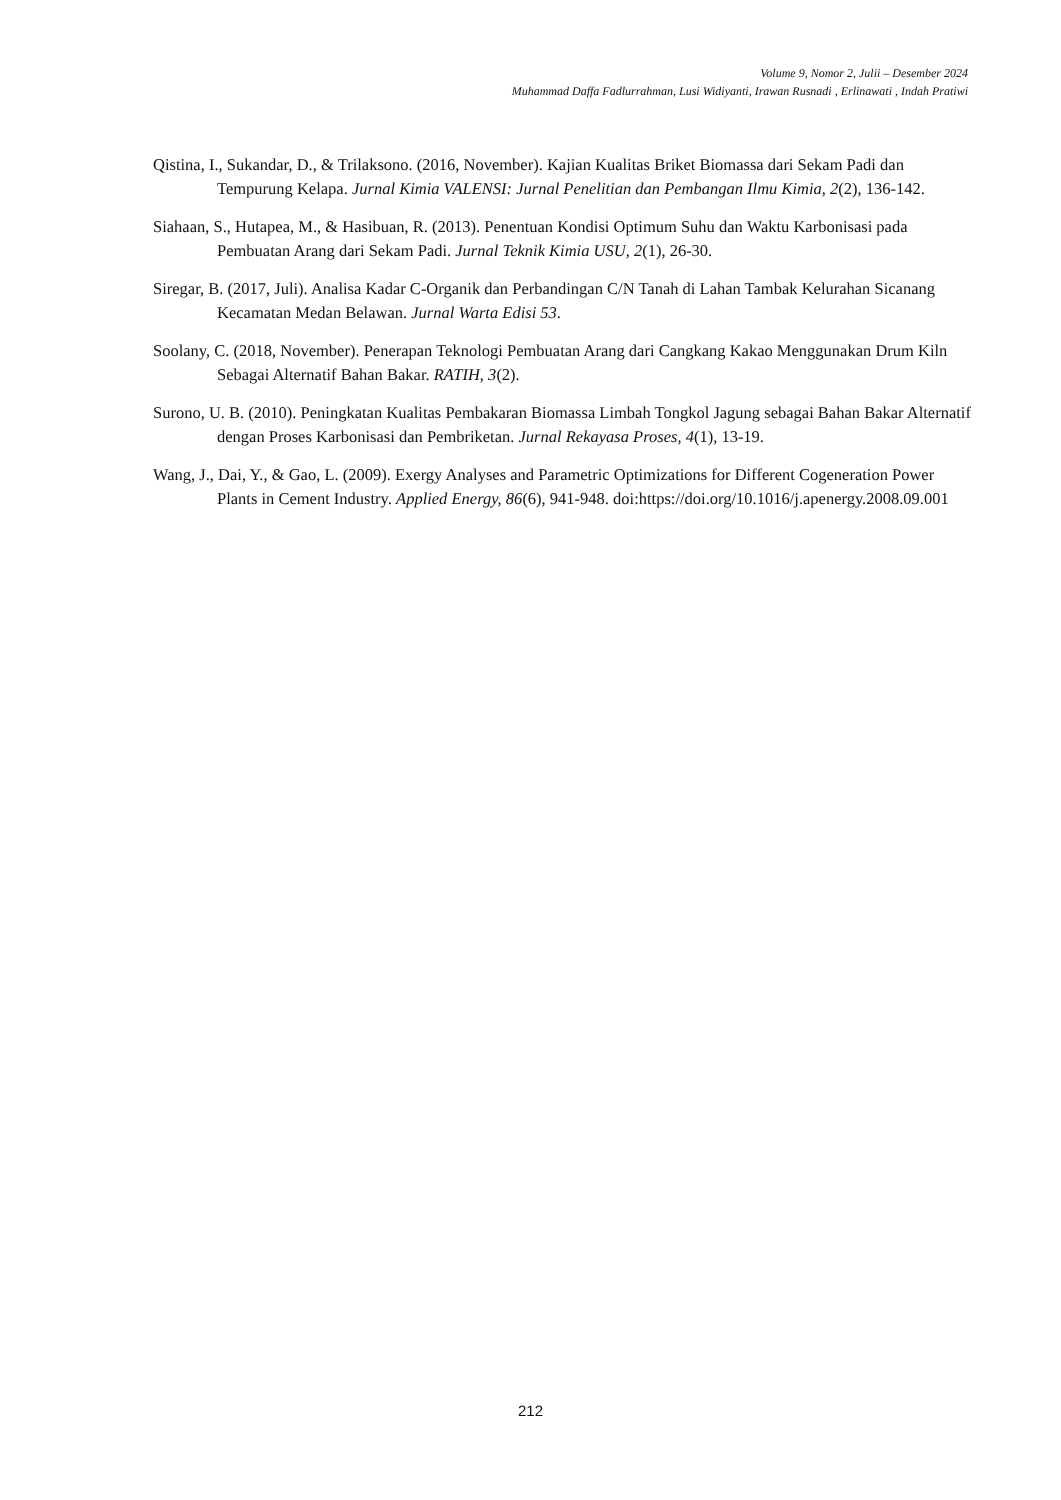Volume 9, Nomor 2, Julii – Desember 2024
Muhammad Daffa Fadlurrahman, Lusi Widiyanti, Irawan Rusnadi , Erlinawati , Indah Pratiwi
Qistina, I., Sukandar, D., & Trilaksono. (2016, November). Kajian Kualitas Briket Biomassa dari Sekam Padi dan Tempurung Kelapa. Jurnal Kimia VALENSI: Jurnal Penelitian dan Pembangan Ilmu Kimia, 2(2), 136-142.
Siahaan, S., Hutapea, M., & Hasibuan, R. (2013). Penentuan Kondisi Optimum Suhu dan Waktu Karbonisasi pada Pembuatan Arang dari Sekam Padi. Jurnal Teknik Kimia USU, 2(1), 26-30.
Siregar, B. (2017, Juli). Analisa Kadar C-Organik dan Perbandingan C/N Tanah di Lahan Tambak Kelurahan Sicanang Kecamatan Medan Belawan. Jurnal Warta Edisi 53.
Soolany, C. (2018, November). Penerapan Teknologi Pembuatan Arang dari Cangkang Kakao Menggunakan Drum Kiln Sebagai Alternatif Bahan Bakar. RATIH, 3(2).
Surono, U. B. (2010). Peningkatan Kualitas Pembakaran Biomassa Limbah Tongkol Jagung sebagai Bahan Bakar Alternatif dengan Proses Karbonisasi dan Pembriketan. Jurnal Rekayasa Proses, 4(1), 13-19.
Wang, J., Dai, Y., & Gao, L. (2009). Exergy Analyses and Parametric Optimizations for Different Cogeneration Power Plants in Cement Industry. Applied Energy, 86(6), 941-948. doi:https://doi.org/10.1016/j.apenergy.2008.09.001
212